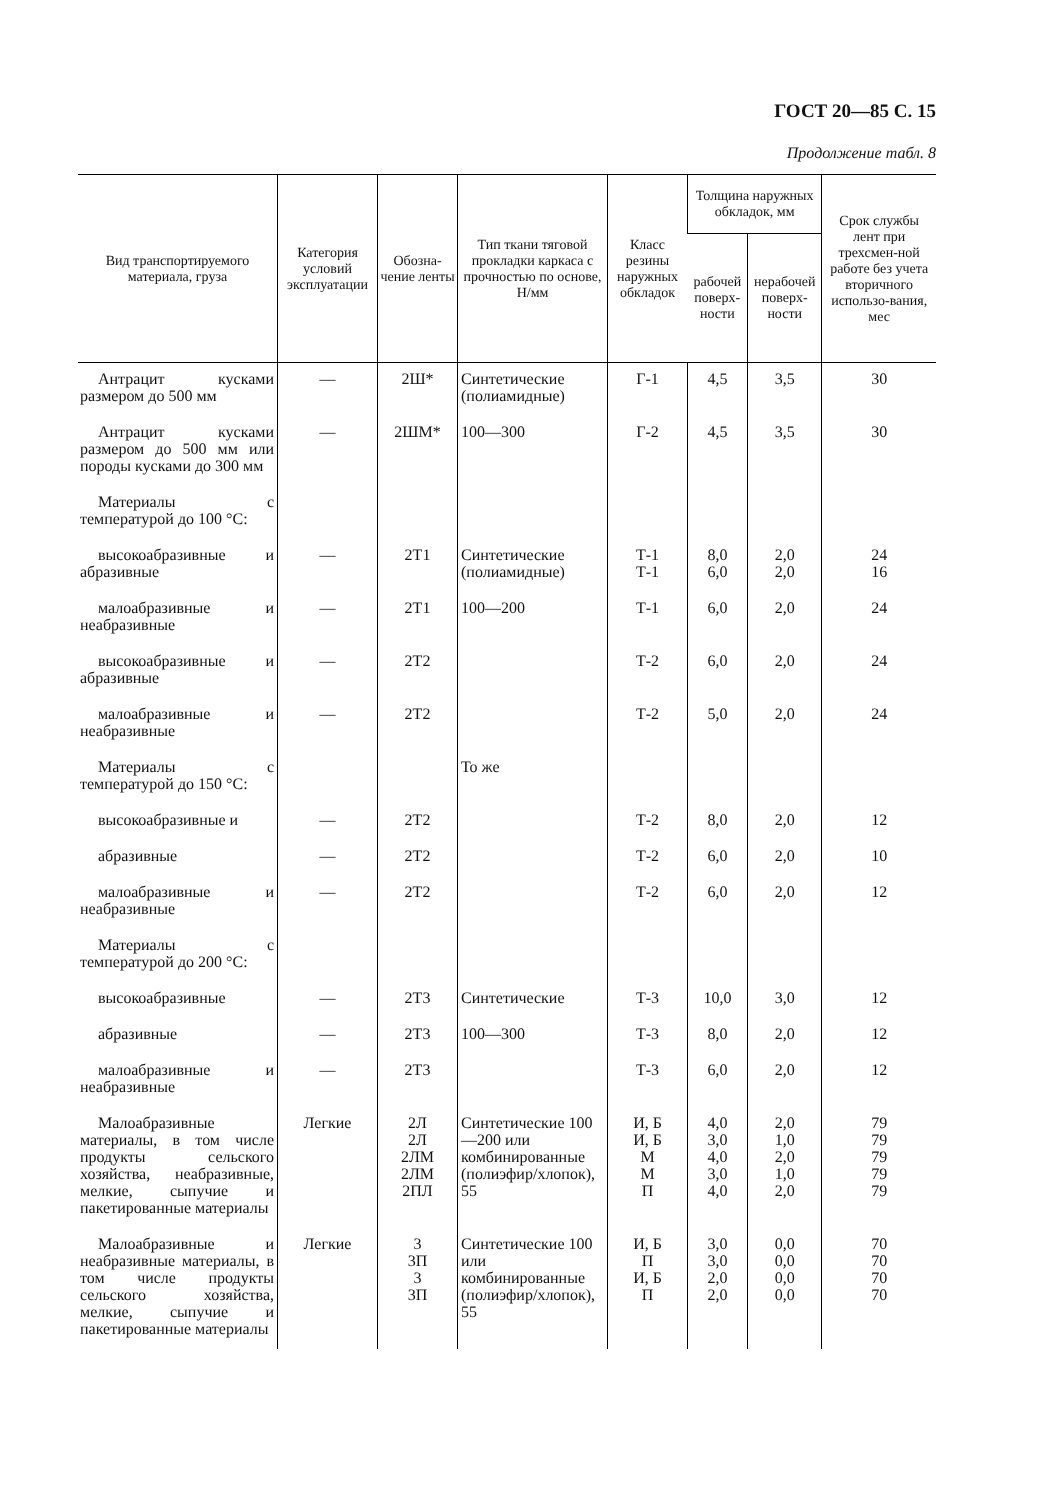ГОСТ 20—85 С. 15
Продолжение табл. 8
| Вид транспортируемого материала, груза | Категория условий эксплуатации | Обозна-чение ленты | Тип ткани тяговой прокладки каркаса с прочностью по основе, Н/мм | Класс резины наружных обкладок | Толщина наружных обкладок, мм | | Срок службы лент при трехсмен-ной работе без учета вторичного использо-вания, мес |
| --- | --- | --- | --- | --- | --- | --- | --- |
| | | | | | рабочей поверх-ности | нерабочей поверх-ности | |
| Антрацит кусками размером до 500 мм | — | 2Ш* | Синтетические (полиамидные) | Г-1 | 4,5 | 3,5 | 30 |
| Антрацит кусками размером до 500 мм или породы кусками до 300 мм | — | 2ШМ* | 100—300 | Г-2 | 4,5 | 3,5 | 30 |
| Материалы с температурой до 100 °С: | | | | | | | |
| высокоабразивные и абразивные | — | 2Т1 | Синтетические (полиамидные) | Т-1 Т-1 | 8,0 6,0 | 2,0 2,0 | 24 16 |
| малоабразивные и неабразивные | — | 2Т1 | 100—200 | Т-1 | 6,0 | 2,0 | 24 |
| высокоабразивные и абразивные | — | 2Т2 | | Т-2 | 6,0 | 2,0 | 24 |
| малоабразивные и неабразивные | — | 2Т2 | | Т-2 | 5,0 | 2,0 | 24 |
| Материалы с температурой до 150 °С: | | | То же | | | | |
| высокоабразивные и | — | 2Т2 | | Т-2 | 8,0 | 2,0 | 12 |
| абразивные | — | 2Т2 | | Т-2 | 6,0 | 2,0 | 10 |
| малоабразивные и неабразивные | — | 2Т2 | | Т-2 | 6,0 | 2,0 | 12 |
| Материалы с температурой до 200 °С: | | | | | | | |
| высокоабразивные | — | 2Т3 | Синтетические | Т-3 | 10,0 | 3,0 | 12 |
| абразивные | — | 2Т3 | 100—300 | Т-3 | 8,0 | 2,0 | 12 |
| малоабразивные и неабразивные | — | 2Т3 | | Т-3 | 6,0 | 2,0 | 12 |
| Малоабразивные материалы, в том числе продукты сельского хозяйства, неабразивные, мелкие, сыпучие и пакетированные материалы | Легкие | 2Л 2Л 2ЛМ 2ЛМ 2ПЛ | Синтетические 100—200 или комбинированные (полиэфир/хлопок), 55 | И, Б И, Б М М П | 4,0 3,0 4,0 3,0 4,0 | 2,0 1,0 2,0 1,0 2,0 | 79 79 79 79 79 |
| Малоабразивные и неабразивные материалы, в том числе продукты сельского хозяйства, мелкие, сыпучие и пакетированные материалы | Легкие | 3 3П 3 3П | Синтетические 100 или комбинированные (полиэфир/хлопок), 55 | И, Б П И, Б П | 3,0 3,0 2,0 2,0 | 0,0 0,0 0,0 0,0 | 70 70 70 70 |